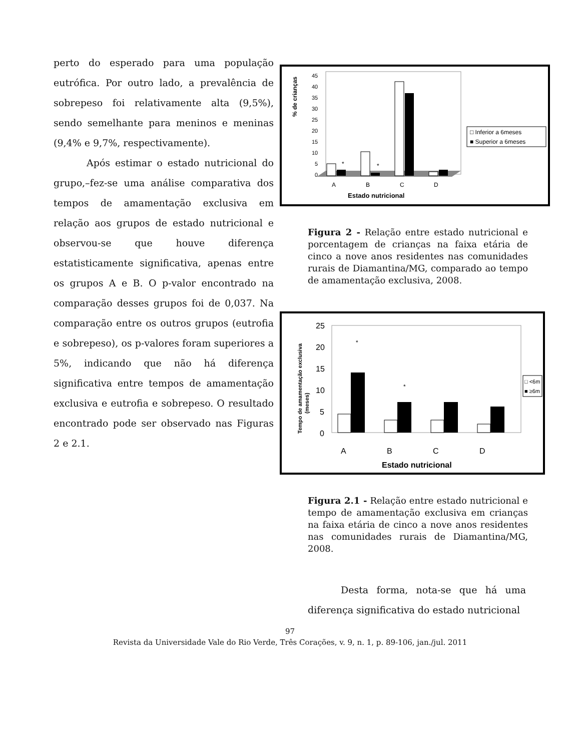perto do esperado para uma população eutrófica. Por outro lado, a prevalência de sobrepeso foi relativamente alta (9,5%), sendo semelhante para meninos e meninas (9,4% e 9,7%, respectivamente).
Após estimar o estado nutricional do grupo,–fez-se uma análise comparativa dos tempos de amamentação exclusiva em relação aos grupos de estado nutricional e observou-se que houve diferença estatisticamente significativa, apenas entre os grupos A e B. O p-valor encontrado na comparação desses grupos foi de 0,037. Na comparação entre os outros grupos (eutrofia e sobrepeso), os p-valores foram superiores a 5%, indicando que não há diferença significativa entre tempos de amamentação exclusiva e eutrofia e sobrepeso. O resultado encontrado pode ser observado nas Figuras 2 e 2.1.
% de crianças
45
40
35
30
25
20
15
10
5
0
*
*
A
B
C
D
Estado nutricional
□ Inferior a 6meses
■ Superior a 6meses
Figura 2 - Relação entre estado nutricional e porcentagem de crianças na faixa etária de cinco a nove anos residentes nas comunidades rurais de Diamantina/MG, comparado ao tempo de amamentação exclusiva, 2008.
Tempo de amamentação exclusiva
(meses)
25
20
15
10
5
0
*
*
A
B
C
D
Estado nutricional
□ <6m
■ ≥6m
Figura 2.1 - Relação entre estado nutricional e tempo de amamentação exclusiva em crianças na faixa etária de cinco a nove anos residentes nas comunidades rurais de Diamantina/MG, 2008.
Desta forma, nota-se que há uma diferença significativa do estado nutricional
97
Revista da Universidade Vale do Rio Verde, Três Corações, v. 9, n. 1, p. 89-106, jan./jul. 2011